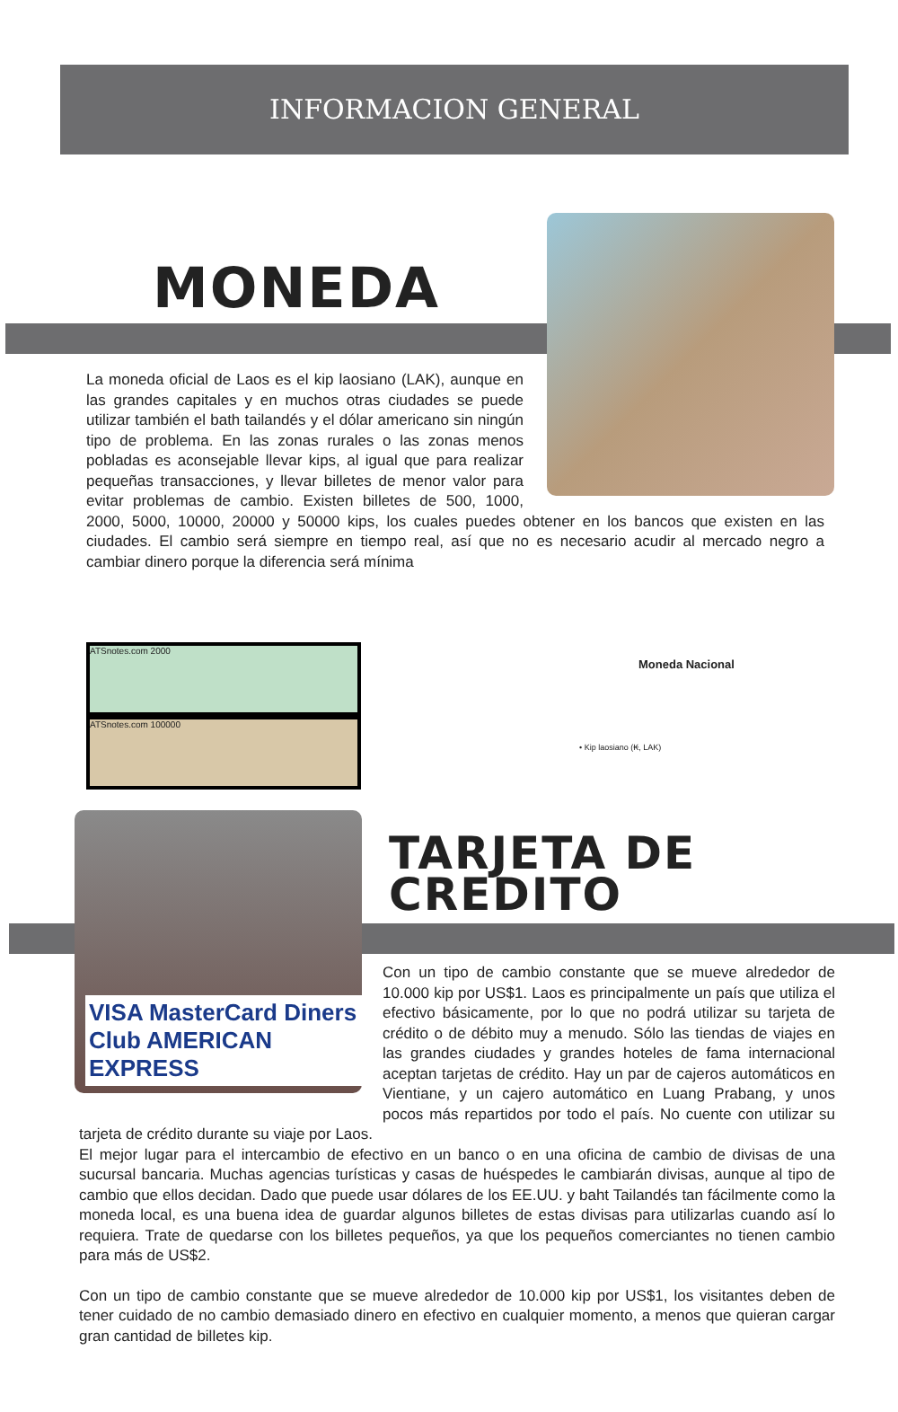INFORMACION GENERAL
MONEDA
La moneda oficial de Laos es el kip laosiano (LAK), aunque en las grandes capitales y en muchos otras ciudades se puede utilizar también el bath tailandés y el dólar americano sin ningún tipo de problema. En las zonas rurales o las zonas menos pobladas es aconsejable llevar kips, al igual que para realizar pequeñas transacciones, y llevar billetes de menor valor para evitar problemas de cambio. Existen billetes de 500, 1000, 2000, 5000, 10000, 20000 y 50000 kips, los cuales puedes obtener en los bancos que existen en las ciudades. El cambio será siempre en tiempo real, así que no es necesario acudir al mercado negro a cambiar dinero porque la diferencia será mínima
ATSnotes.com 2000
ATSnotes.com 100000
Moneda Nacional
• Kip laosiano (₭, LAK)
VISA MasterCard Diners Club AMERICAN EXPRESS
TARJETA DE
CREDITO
Con un tipo de cambio constante que se mueve alrededor de 10.000 kip por US$1. Laos es principalmente un país que utiliza el efectivo básicamente, por lo que no podrá utilizar su tarjeta de crédito o de débito muy a menudo. Sólo las tiendas de viajes en las grandes ciudades y grandes hoteles de fama internacional aceptan tarjetas de crédito. Hay un par de cajeros automáticos en Vientiane, y un cajero automático en Luang Prabang, y unos pocos más repartidos por todo el país. No cuente con utilizar su tarjeta de crédito durante su viaje por Laos.
El mejor lugar para el intercambio de efectivo en un banco o en una oficina de cambio de divisas de una sucursal bancaria. Muchas agencias turísticas y casas de huéspedes le cambiarán divisas, aunque al tipo de cambio que ellos decidan. Dado que puede usar dólares de los EE.UU. y baht Tailandés tan fácilmente como la moneda local, es una buena idea de guardar algunos billetes de estas divisas para utilizarlas cuando así lo requiera. Trate de quedarse con los billetes pequeños, ya que los pequeños comerciantes no tienen cambio para más de US$2.
Con un tipo de cambio constante que se mueve alrededor de 10.000 kip por US$1, los visitantes deben de tener cuidado de no cambio demasiado dinero en efectivo en cualquier momento, a menos que quieran cargar gran cantidad de billetes kip.